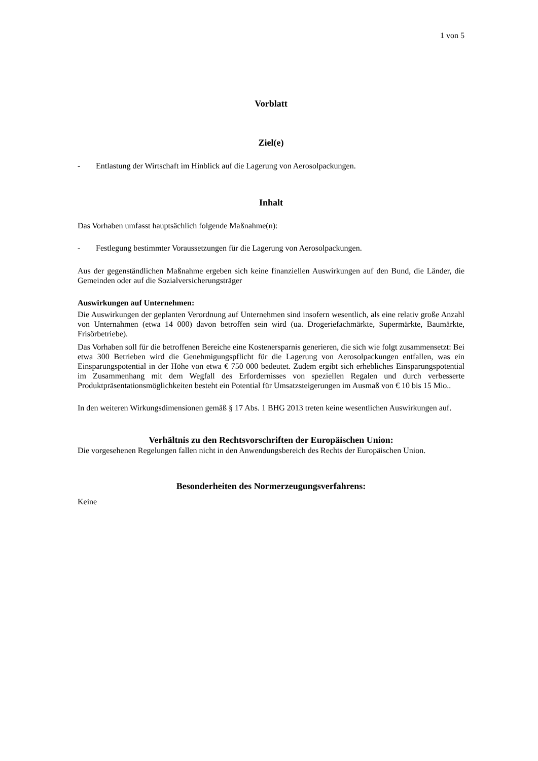1 von 5
Vorblatt
Ziel(e)
- Entlastung der Wirtschaft im Hinblick auf die Lagerung von Aerosolpackungen.
Inhalt
Das Vorhaben umfasst hauptsächlich folgende Maßnahme(n):
- Festlegung bestimmter Voraussetzungen für die Lagerung von Aerosolpackungen.
Aus der gegenständlichen Maßnahme ergeben sich keine finanziellen Auswirkungen auf den Bund, die Länder, die Gemeinden oder auf die Sozialversicherungsträger
Auswirkungen auf Unternehmen:
Die Auswirkungen der geplanten Verordnung auf Unternehmen sind insofern wesentlich, als eine relativ große Anzahl von Unternahmen (etwa 14 000) davon betroffen sein wird (ua. Drogeriefachmärkte, Supermärkte, Baumärkte, Frisörbetriebe).
Das Vorhaben soll für die betroffenen Bereiche eine Kostenersparnis generieren, die sich wie folgt zusammensetzt: Bei etwa 300 Betrieben wird die Genehmigungspflicht für die Lagerung von Aerosolpackungen entfallen, was ein Einsparungspotential in der Höhe von etwa € 750 000 bedeutet. Zudem ergibt sich erhebliches Einsparungspotential im Zusammenhang mit dem Wegfall des Erfordernisses von speziellen Regalen und durch verbesserte Produktpräsentationsmöglichkeiten besteht ein Potential für Umsatzsteigerungen im Ausmaß von € 10 bis 15 Mio..
In den weiteren Wirkungsdimensionen gemäß § 17 Abs. 1 BHG 2013 treten keine wesentlichen Auswirkungen auf.
Verhältnis zu den Rechtsvorschriften der Europäischen Union:
Die vorgesehenen Regelungen fallen nicht in den Anwendungsbereich des Rechts der Europäischen Union.
Besonderheiten des Normerzeugungsverfahrens:
Keine